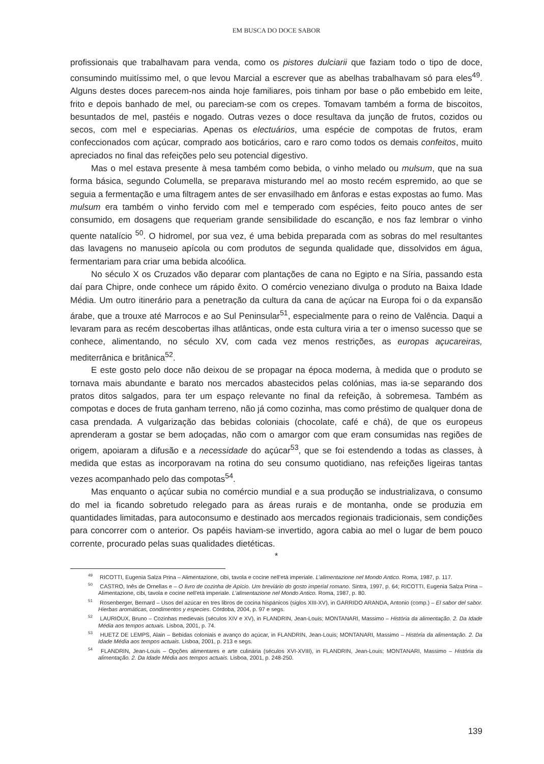EM BUSCA DO DOCE SABOR
profissionais que trabalhavam para venda, como os pistores dulciarii que faziam todo o tipo de doce, consumindo muitíssimo mel, o que levou Marcial a escrever que as abelhas trabalhavam só para eles<sup>49</sup>. Alguns destes doces parecem-nos ainda hoje familiares, pois tinham por base o pão embebido em leite, frito e depois banhado de mel, ou pareciam-se com os crepes. Tomavam também a forma de biscoitos, besuntados de mel, pastéis e nogado. Outras vezes o doce resultava da junção de frutos, cozidos ou secos, com mel e especiarias. Apenas os electuários, uma espécie de compotas de frutos, eram confeccionados com açúcar, comprado aos boticários, caro e raro como todos os demais confeitos, muito apreciados no final das refeições pelo seu potencial digestivo.
Mas o mel estava presente à mesa também como bebida, o vinho melado ou mulsum, que na sua forma básica, segundo Columella, se preparava misturando mel ao mosto recém espremido, ao que se seguia a fermentação e uma filtragem antes de ser envasilhado em ânforas e estas expostas ao fumo. Mas mulsum era também o vinho fervido com mel e temperado com espécies, feito pouco antes de ser consumido, em dosagens que requeriam grande sensibilidade do escanção, e nos faz lembrar o vinho quente natalício <sup>50</sup>. O hidromel, por sua vez, é uma bebida preparada com as sobras do mel resultantes das lavagens no manuseio apícola ou com produtos de segunda qualidade que, dissolvidos em água, fermentariam para criar uma bebida alcoólica.
No século X os Cruzados vão deparar com plantações de cana no Egipto e na Síria, passando esta daí para Chipre, onde conhece um rápido êxito. O comércio veneziano divulga o produto na Baixa Idade Média. Um outro itinerário para a penetração da cultura da cana de açúcar na Europa foi o da expansão árabe, que a trouxe até Marrocos e ao Sul Peninsular<sup>51</sup>, especialmente para o reino de Valência. Daqui a levaram para as recém descobertas ilhas atlânticas, onde esta cultura viria a ter o imenso sucesso que se conhece, alimentando, no século XV, com cada vez menos restrições, as europas açucareiras, mediterrânica e britânica<sup>52</sup>.
E este gosto pelo doce não deixou de se propagar na época moderna, à medida que o produto se tornava mais abundante e barato nos mercados abastecidos pelas colónias, mas ia-se separando dos pratos ditos salgados, para ter um espaço relevante no final da refeição, à sobremesa. Também as compotas e doces de fruta ganham terreno, não já como cozinha, mas como préstimo de qualquer dona de casa prendada. A vulgarização das bebidas coloniais (chocolate, café e chá), de que os europeus aprenderam a gostar se bem adoçadas, não com o amargor com que eram consumidas nas regiões de origem, apoiaram a difusão e a necessidade do açúcar<sup>53</sup>, que se foi estendendo a todas as classes, à medida que estas as incorporavam na rotina do seu consumo quotidiano, nas refeições ligeiras tantas vezes acompanhado pelo das compotas<sup>54</sup>.
Mas enquanto o açúcar subia no comércio mundial e a sua produção se industrializava, o consumo do mel ia ficando sobretudo relegado para as áreas rurais e de montanha, onde se produzia em quantidades limitadas, para autoconsumo e destinado aos mercados regionais tradicionais, sem condições para concorrer com o anterior. Os papéis haviam-se invertido, agora cabia ao mel o lugar de bem pouco corrente, procurado pelas suas qualidades dietéticas.
*
<sup>49</sup> RICOTTI, Eugenia Salza Prina – Alimentazione, cibi, tavola e cocine nell’età imperiale. L’alimentazione nel Mondo Antico. Roma, 1987, p. 117.
<sup>50</sup> CASTRO, Inês de Ornellas e – O livro de cozinha de Apício. Um breviário do gosto imperial romano. Sintra, 1997, p. 64; RICOTTI, Eugenia Salza Prina – Alimentazione, cibi, tavola e cocine nell’età imperiale. L’alimentazione nel Mondo Antico. Roma, 1987, p. 80.
<sup>51</sup> Rosenberger, Bernard – Usos del azúcar en tres libros de cocina hispánicos (siglos XIII-XV), in GARRIDO ARANDA, Antonio (comp.) – El sabor del sabor. Hierbas aromáticas, condimentos y especies. Córdoba, 2004, p. 97 e segs.
<sup>52</sup> LAURIOUX, Bruno – Cozinhas medievais (séculos XIV e XV), in FLANDRIN, Jean-Louis; MONTANARI, Massimo – História da alimentação. 2. Da Idade Média aos tempos actuais. Lisboa, 2001, p. 74.
<sup>53</sup> HUETZ DE LEMPS, Alain – Bebidas coloniais e avanço do açúcar, in FLANDRIN, Jean-Louis; MONTANARI, Massimo – História da alimentação. 2. Da Idade Média aos tempos actuais. Lisboa, 2001, p. 213 e segs.
<sup>54</sup> FLANDRIN, Jean-Louis – Opções alimentares e arte culinária (séculos XVI-XVIII), in FLANDRIN, Jean-Louis; MONTANARI, Massimo – História da alimentação. 2. Da Idade Média aos tempos actuais. Lisboa, 2001, p. 248-250.
139